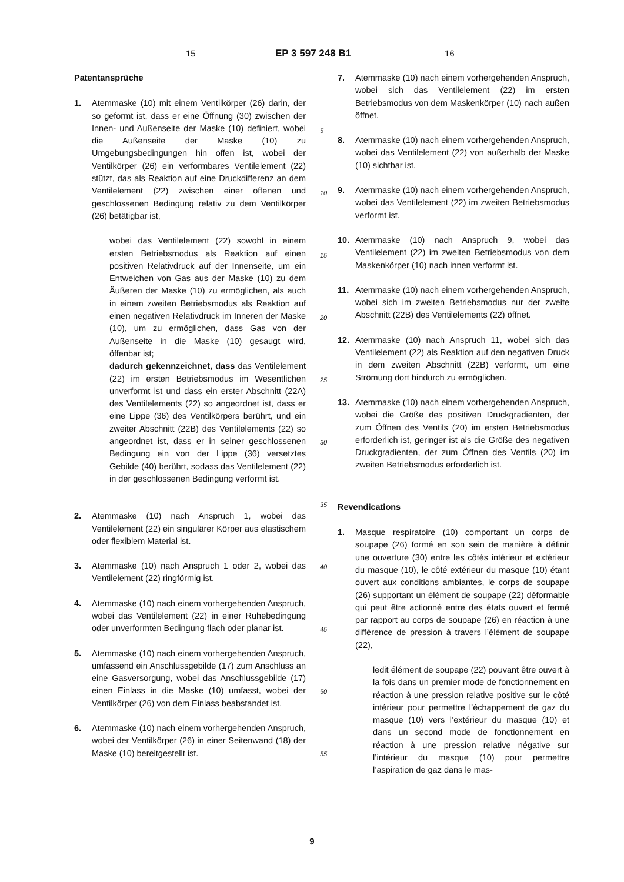15 EP 3 597 248 B1 16
Patentansprüche
1. Atemmaske (10) mit einem Ventilkörper (26) darin, der so geformt ist, dass er eine Öffnung (30) zwischen der Innen- und Außenseite der Maske (10) definiert, wobei die Außenseite der Maske (10) zu Umgebungsbedingungen hin offen ist, wobei der Ventilkörper (26) ein verformbares Ventilelement (22) stützt, das als Reaktion auf eine Druckdifferenz an dem Ventilelement (22) zwischen einer offenen und geschlossenen Bedingung relativ zu dem Ventilkörper (26) betätigbar ist,
wobei das Ventilelement (22) sowohl in einem ersten Betriebsmodus als Reaktion auf einen positiven Relativdruck auf der Innenseite, um ein Entweichen von Gas aus der Maske (10) zu dem Äußeren der Maske (10) zu ermöglichen, als auch in einem zweiten Betriebsmodus als Reaktion auf einen negativen Relativdruck im Inneren der Maske (10), um zu ermöglichen, dass Gas von der Außenseite in die Maske (10) gesaugt wird, öffenbar ist;
dadurch gekennzeichnet, dass das Ventilelement (22) im ersten Betriebsmodus im Wesentlichen unverformt ist und dass ein erster Abschnitt (22A) des Ventilelements (22) so angeordnet ist, dass er eine Lippe (36) des Ventilkörpers berührt, und ein zweiter Abschnitt (22B) des Ventilelements (22) so angeordnet ist, dass er in seiner geschlossenen Bedingung ein von der Lippe (36) versetztes Gebilde (40) berührt, sodass das Ventilelement (22) in der geschlossenen Bedingung verformt ist.
2. Atemmaske (10) nach Anspruch 1, wobei das Ventilelement (22) ein singulärer Körper aus elastischem oder flexiblem Material ist.
3. Atemmaske (10) nach Anspruch 1 oder 2, wobei das Ventilelement (22) ringförmig ist.
4. Atemmaske (10) nach einem vorhergehenden Anspruch, wobei das Ventilelement (22) in einer Ruhebedingung oder unverformten Bedingung flach oder planar ist.
5. Atemmaske (10) nach einem vorhergehenden Anspruch, umfassend ein Anschlussgebilde (17) zum Anschluss an eine Gasversorgung, wobei das Anschlussgebilde (17) einen Einlass in die Maske (10) umfasst, wobei der Ventilkörper (26) von dem Einlass beabstandet ist.
6. Atemmaske (10) nach einem vorhergehenden Anspruch, wobei der Ventilkörper (26) in einer Seitenwand (18) der Maske (10) bereitgestellt ist.
7. Atemmaske (10) nach einem vorhergehenden Anspruch, wobei sich das Ventilelement (22) im ersten Betriebsmodus von dem Maskenkörper (10) nach außen öffnet.
8. Atemmaske (10) nach einem vorhergehenden Anspruch, wobei das Ventilelement (22) von außerhalb der Maske (10) sichtbar ist.
9. Atemmaske (10) nach einem vorhergehenden Anspruch, wobei das Ventilelement (22) im zweiten Betriebsmodus verformt ist.
10. Atemmaske (10) nach Anspruch 9, wobei das Ventilelement (22) im zweiten Betriebsmodus von dem Maskenkörper (10) nach innen verformt ist.
11. Atemmaske (10) nach einem vorhergehenden Anspruch, wobei sich im zweiten Betriebsmodus nur der zweite Abschnitt (22B) des Ventilelements (22) öffnet.
12. Atemmaske (10) nach Anspruch 11, wobei sich das Ventilelement (22) als Reaktion auf den negativen Druck in dem zweiten Abschnitt (22B) verformt, um eine Strömung dort hindurch zu ermöglichen.
13. Atemmaske (10) nach einem vorhergehenden Anspruch, wobei die Größe des positiven Druckgradienten, der zum Öffnen des Ventils (20) im ersten Betriebsmodus erforderlich ist, geringer ist als die Größe des negativen Druckgradienten, der zum Öffnen des Ventils (20) im zweiten Betriebsmodus erforderlich ist.
Revendications
1. Masque respiratoire (10) comportant un corps de soupape (26) formé en son sein de manière à définir une ouverture (30) entre les côtés intérieur et extérieur du masque (10), le côté extérieur du masque (10) étant ouvert aux conditions ambiantes, le corps de soupape (26) supportant un élément de soupape (22) déformable qui peut être actionné entre des états ouvert et fermé par rapport au corps de soupape (26) en réaction à une différence de pression à travers l’élément de soupape (22),
ledit élément de soupape (22) pouvant être ouvert à la fois dans un premier mode de fonctionnement en réaction à une pression relative positive sur le côté intérieur pour permettre l’échappement de gaz du masque (10) vers l’extérieur du masque (10) et dans un second mode de fonctionnement en réaction à une pression relative négative sur l’intérieur du masque (10) pour permettre l’aspiration de gaz dans le mas-
5
10
15
20
25
30
35
40
45
50
55
9